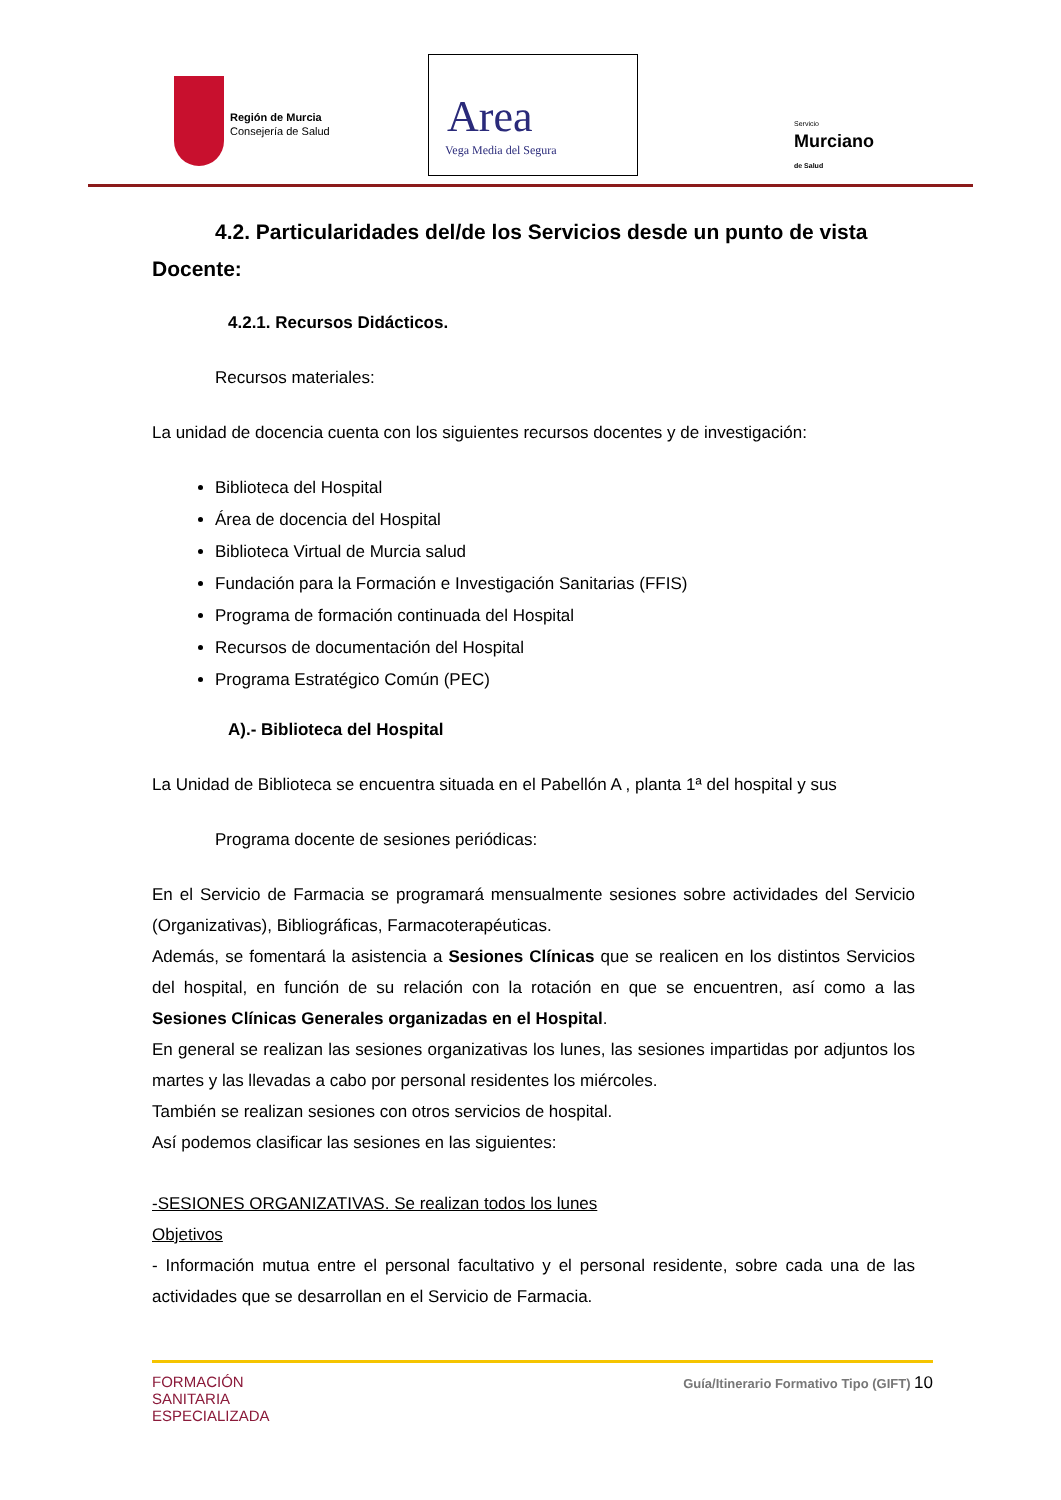Región de Murcia
Consejería de Salud
Area
Vega Media del Segura
Servicio
Murciano
de Salud
4.2. Particularidades del/de los Servicios desde un punto de vista Docente:
4.2.1. Recursos Didácticos.
Recursos materiales:
La unidad de docencia cuenta con los siguientes recursos docentes y de investigación:
Biblioteca del Hospital
Área de docencia del Hospital
Biblioteca Virtual de Murcia salud
Fundación para la Formación e Investigación Sanitarias (FFIS)
Programa de formación continuada del Hospital
Recursos de documentación del Hospital
Programa Estratégico Común (PEC)
A).- Biblioteca del Hospital
La Unidad de Biblioteca se encuentra situada en el Pabellón A , planta 1ª del hospital y sus
Programa docente de sesiones periódicas:
En el Servicio de Farmacia se programará mensualmente sesiones sobre actividades del Servicio (Organizativas), Bibliográficas, Farmacoterapéuticas.
Además, se fomentará la asistencia a Sesiones Clínicas que se realicen en los distintos Servicios del hospital, en función de su relación con la rotación en que se encuentren, así como a las Sesiones Clínicas Generales organizadas en el Hospital.
En general se realizan las sesiones organizativas los lunes, las sesiones impartidas por adjuntos los martes y las llevadas a cabo por personal residentes los miércoles.
También se realizan sesiones con otros servicios de hospital.
Así podemos clasificar las sesiones en las siguientes:
-SESIONES ORGANIZATIVAS. Se realizan todos los lunes
Objetivos
- Información mutua entre el personal facultativo y el personal residente, sobre cada una de las actividades que se desarrollan en el Servicio de Farmacia.
FORMACIÓN
SANITARIA
ESPECIALIZADA
Guía/Itinerario Formativo Tipo (GIFT) 10